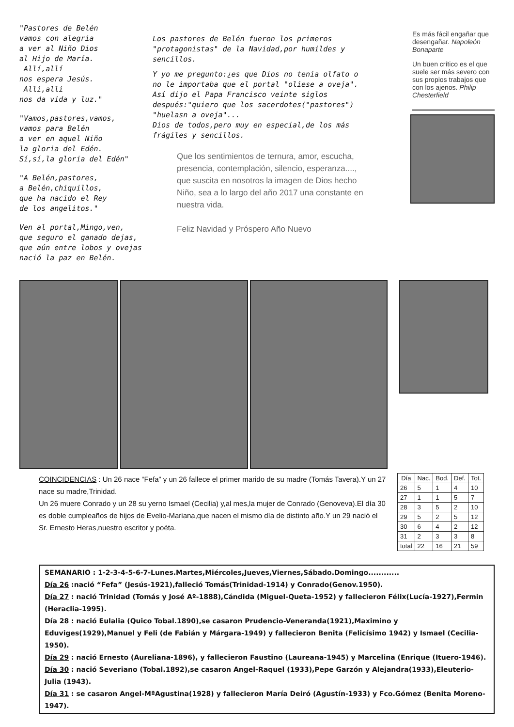"Pastores de Belén
vamos con alegria
a ver al Niño Dios
al Hijo de María.
Allí,allí
nos espera Jesús.
Allí,allí
nos da vida y luz."
"Vamos,pastores,vamos,
vamos para Belén
a ver en aquel Niño
la gloria del Edén.
Sí,sí,la gloria del Edén"
"A Belén,pastores,
a Belén,chiquillos,
que ha nacido el Rey
de los angelitos."
Ven al portal,Mingo,ven,
que seguro el ganado dejas,
que aún entre lobos y ovejas
nació la paz en Belén.
Los pastores de Belén fueron los primeros "protagonistas" de la Navidad,por humildes y sencillos.
Y yo me pregunto:¿es que Dios no tenía olfato o no le importaba que el portal "oliese a oveja".
Así dijo el Papa Francisco veinte siglos después:"quiero que los sacerdotes("pastores") "huelasn a oveja"...
Dios de todos,pero muy en especial,de los más frágiles y sencillos.
Que los sentimientos de ternura, amor, escucha, presencia, contemplación, silencio, esperanza...., que suscita en nosotros la imagen de Dios hecho Niño, sea a lo largo del año 2017 una constante en nuestra vida.
Feliz Navidad y Próspero Año Nuevo
Es más fácil engañar que desengañar. Napoleón Bonaparte
Un buen crítico es el que suele ser más severo con sus propios trabajos que con los ajenos. Philip Chesterfield
COINCIDENCIAS : Un 26 nace “Fefa” y un 26 fallece el primer marido de su madre (Tomás Tavera).Y un 27 nace su madre,Trinidad.
Un 26 muere Conrado y un 28 su yerno Ismael (Cecilia) y,al mes,la mujer de Conrado (Genoveva).El día 30 es doble cumpleaños de hijos de Evelio-Mariana,que nacen el mismo día de distinto año.Y un 29 nació el Sr. Ernesto Heras,nuestro escritor y poéta.
| Día | Nac. | Bod. | Def. | Tot. |
| --- | --- | --- | --- | --- |
| 26 | 5 | 1 | 4 | 10 |
| 27 | 1 | 1 | 5 | 7 |
| 28 | 3 | 5 | 2 | 10 |
| 29 | 5 | 2 | 5 | 12 |
| 30 | 6 | 4 | 2 | 12 |
| 31 | 2 | 3 | 3 | 8 |
| total | 22 | 16 | 21 | 59 |
SEMANARIO : 1-2-3-4-5-6-7-Lunes.Martes,Miércoles,Jueves,Viernes,Sábado.Domingo............
Día 26 :nació “Fefa” (Jesús-1921),falleció Tomás(Trinidad-1914) y Conrado(Genov.1950).
Día 27 : nació Trinidad (Tomás y José Aº-1888),Cándida (Miguel-Queta-1952) y fallecieron Félix(Lucía-1927),Fermin (Heraclia-1995).
Día 28 : nació Eulalia (Quico Tobal.1890),se casaron Prudencio-Veneranda(1921),Maximino y Eduviges(1929),Manuel y Feli (de Fabián y Márgara-1949) y fallecieron Benita (Felicísimo 1942) y Ismael (Cecilia-1950).
Día 29 : nació Ernesto (Aureliana-1896), y fallecieron Faustino (Laureana-1945) y Marcelina (Enrique (Ituero-1946).
Día 30 : nació Severiano (Tobal.1892),se casaron Angel-Raquel (1933),Pepe Garzón y Alejandra(1933),Eleuterio-Julia (1943).
Día 31 : se casaron Angel-MªAgustina(1928) y fallecieron María Deiró (Agustín-1933) y Fco.Gómez (Benita Moreno-1947).